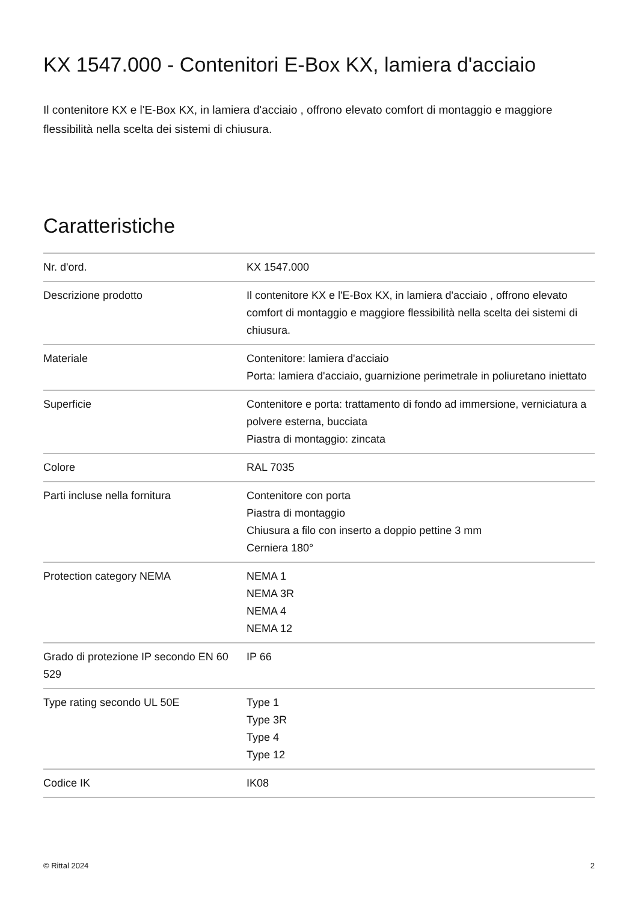KX 1547.000 - Contenitori E-Box KX, lamiera d'acciaio
Il contenitore KX e l'E-Box KX, in lamiera d'acciaio , offrono elevato comfort di montaggio e maggiore flessibilità nella scelta dei sistemi di chiusura.
Caratteristiche
| Nr. d'ord. | KX 1547.000 |
| Descrizione prodotto | Il contenitore KX e l'E-Box KX, in lamiera d'acciaio , offrono elevato comfort di montaggio e maggiore flessibilità nella scelta dei sistemi di chiusura. |
| Materiale | Contenitore: lamiera d'acciaio Porta: lamiera d'acciaio, guarnizione perimetrale in poliuretano iniettato |
| Superficie | Contenitore e porta: trattamento di fondo ad immersione, verniciatura a polvere esterna, bucciata Piastra di montaggio: zincata |
| Colore | RAL 7035 |
| Parti incluse nella fornitura | Contenitore con porta Piastra di montaggio Chiusura a filo con inserto a doppio pettine 3 mm Cerniera 180° |
| Protection category NEMA | NEMA 1 NEMA 3R NEMA 4 NEMA 12 |
| Grado di protezione IP secondo EN 60 529 | IP 66 |
| Type rating secondo UL 50E | Type 1 Type 3R Type 4 Type 12 |
| Codice IK | IK08 |
© Rittal 2024 2